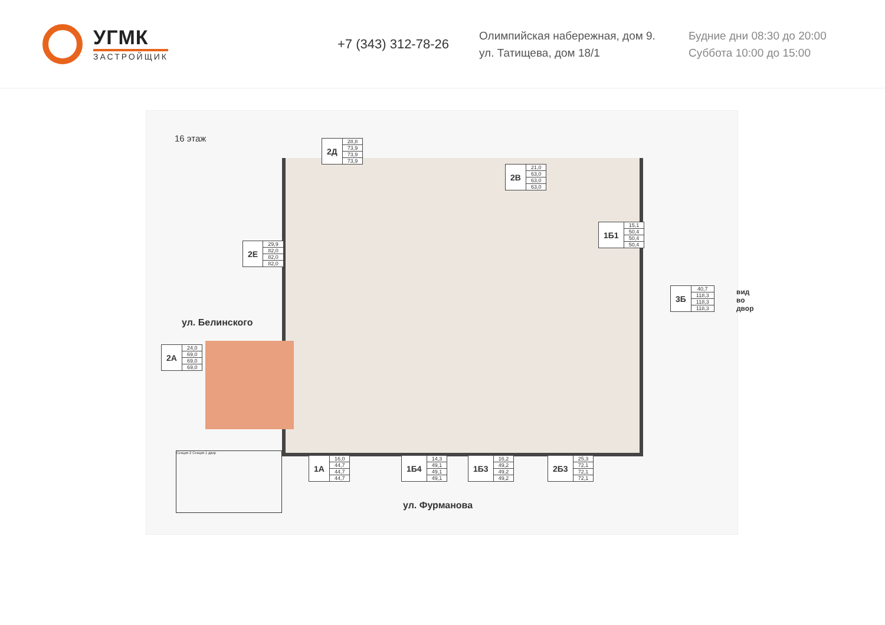УГМК
ЗАСТРОЙЩИК
+7 (343) 312-78-26
Олимпийская набережная, дом 9.
ул. Татищева, дом 18/1
Будние дни 08:30 до 20:00
Суббота 10:00 до 15:00
16 этаж
| 2Д | 28,8 |
| | 73,9 |
| | 73,9 |
| | 73,9 |
| 2В | 21,0 |
| | 63,0 |
| | 63,0 |
| | 63,0 |
| 1Б1 | 15,1 |
| | 50,4 |
| | 50,4 |
| | 50,4 |
| 2Е | 29,9 |
| | 82,0 |
| | 82,0 |
| | 82,0 |
| 3Б | 40,7 |
| | 118,3 |
| | 118,3 |
| | 118,3 |
| 2А | 24,0 |
| | 69,0 |
| | 69,0 |
| | 69,0 |
вид во двор
ул. Белинского
| 1А | 16,0 |
| | 44,7 |
| | 44,7 |
| | 44,7 |
| 1Б4 | 14,3 |
| | 49,1 |
| | 49,1 |
| | 49,1 |
| 1Б3 | 16,2 |
| | 49,2 |
| | 49,2 |
| | 49,2 |
| 2Б3 | 25,3 |
| | 72,1 |
| | 72,1 |
| | 72,1 |
Секция 2 Секция 1 двор
ул. Фурманова